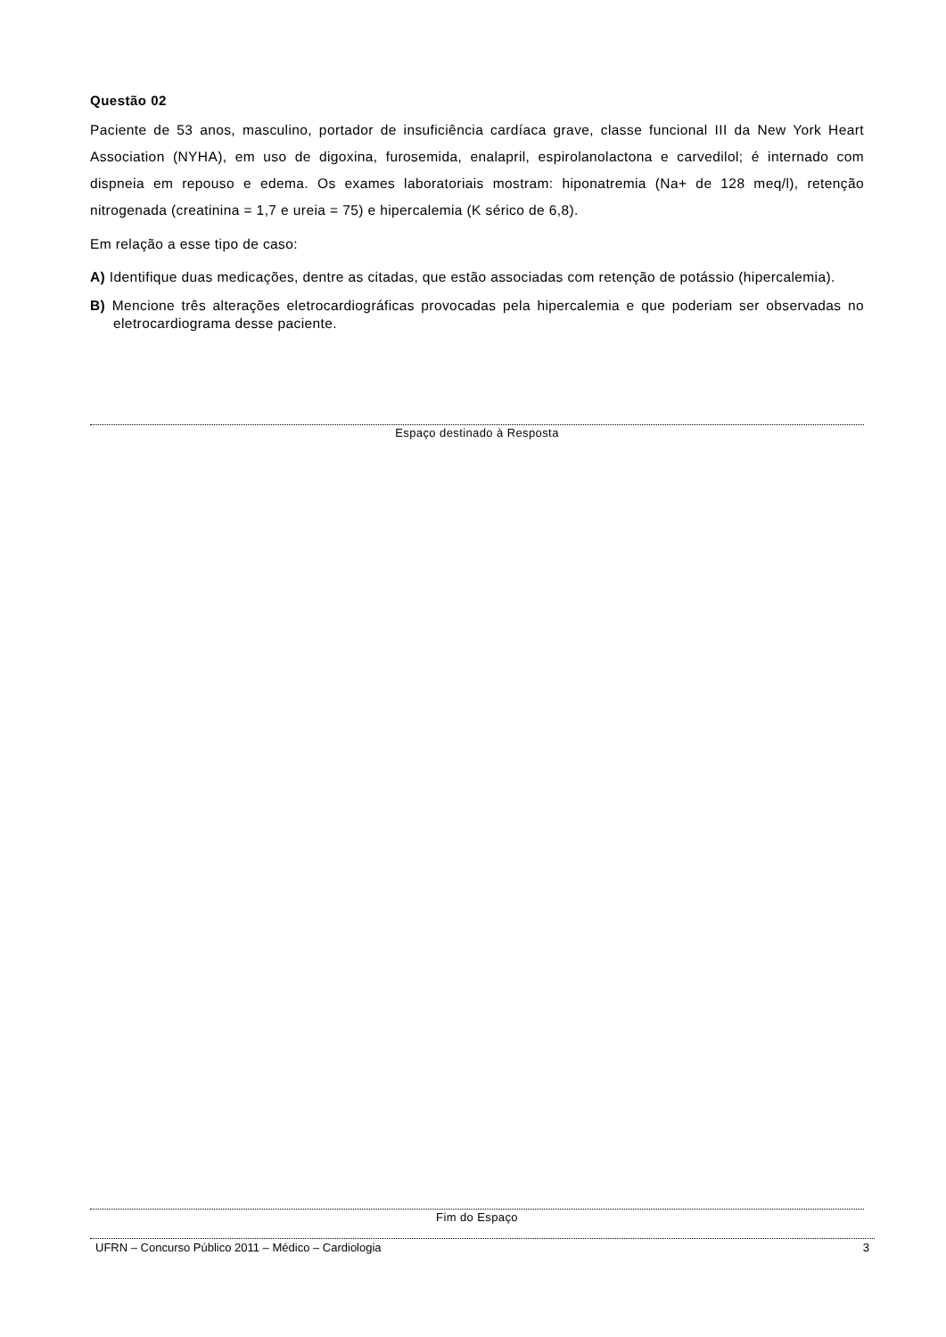Questão 02
Paciente de 53 anos, masculino, portador de insuficiência cardíaca grave, classe funcional III da New York Heart Association (NYHA), em uso de digoxina, furosemida, enalapril, espirolanolactona e carvedilol; é internado com dispneia em repouso e edema. Os exames laboratoriais mostram: hiponatremia (Na+ de 128 meq/l), retenção nitrogenada (creatinina = 1,7 e ureia = 75) e hipercalemia (K sérico de 6,8).
Em relação a esse tipo de caso:
A) Identifique duas medicações, dentre as citadas, que estão associadas com retenção de potássio (hipercalemia).
B) Mencione três alterações eletrocardiográficas provocadas pela hipercalemia e que poderiam ser observadas no eletrocardiograma desse paciente.
Espaço destinado à Resposta
Fim do Espaço
UFRN – Concurso Público 2011 – Médico – Cardiologia 3